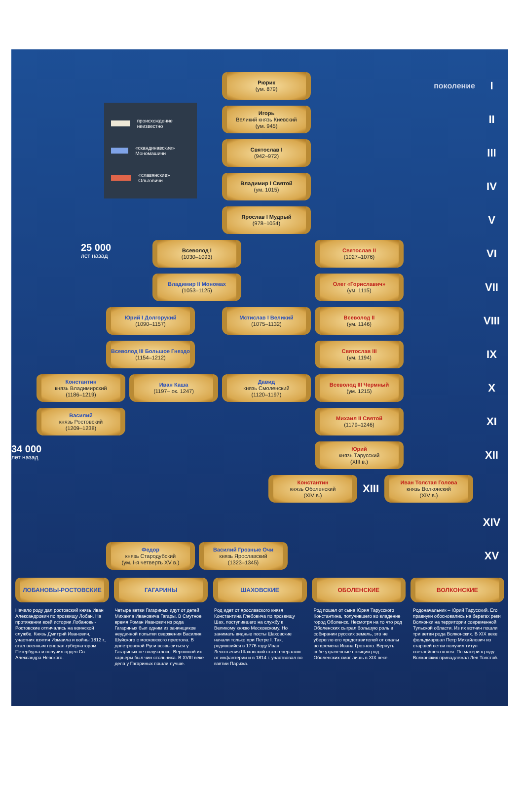Рюрик
(ум. 879)
поколение
I
происхождение неизвестно
«скандинавские» Мономашичи
«славянские» Ольговичи
Игорь
Великий князь Киевский
(ум. 945)
II
Святослав I
(942–972)
III
Владимир I Святой
(ум. 1015)
IV
Ярослав I Мудрый
(978–1054)
V
25 000
лет назад
Всеволод I
(1030–1093)
Святослав II
(1027–1076)
VI
Владимир II Мономах
(1053–1125)
Олег «Гориславич»
(ум. 1115)
VII
Юрий I Долгорукий
(1090–1157)
Мстислав I Великий
(1075–1132)
Всеволод II
(ум. 1146)
VIII
Всеволод III Большое Гнездо
(1154–1212)
Святослав III
(ум. 1194)
IX
Константин
князь Владимирский
(1186–1219)
Иван Каша
(1197– ок. 1247)
Давид
князь Смоленский
(1120–1197)
Всеволод III Чермный
(ум. 1215)
X
Василий
князь Ростовский
(1209–1238)
Михаил II Святой
(1179–1246)
XI
34 000
лет назад
Юрий
князь Тарусский
(XIII в.)
XII
Константин
князь Оболенский
(XIV в.)
XIII
Иван Толстая Голова
князь Волконский
(XIV в.)
XIV
Федор
князь Стародубский
(ум. I-я четверть XV в.)
Василий Грозные Очи
князь Ярославский
(1323–1345)
XV
ЛОБАНОВЫ-РОСТОВСКИЕ ГАГАРИНЫ ШАХОВСКИЕ ОБОЛЕНСКИЕ ВОЛКОНСКИЕ
Начало роду дал ростовский князь Иван Александрович по прозвищу Лобан. На протяжении всей истории Лобановы-Ростовские отличались на воинской службе. Князь Дмитрий Иванович, участник взятия Измаила и войны 1812 г., стал военным генерал-губернатором Петербурга и получил орден Св. Александра Невского.
Четыре ветви Гагариных идут от детей Михаила Ивановича Гагары. В Смутное время Роман Иванович из рода Гагариных был одним из зачинщиков неудачной попытки свержения Василия Шуйского с московского престола. В допетровской Руси возвыситься у Гагариных не получалось. Вершиной их карьеры был чин стольника. В XVIII веке дела у Гагариных пошли лучше.
Род идет от ярославского князя Константина Глебовича по прозвищу Шах, поступившего на службу к Великому князю Московскому. Но занимать видные посты Шаховские начали только при Петре I. Так, родившийся в 1776 году Иван Леонтьевич Шаховской стал генералом от инфантерии и в 1814 г. участвовал во взятии Парижа.
Род пошел от сына Юрия Тарусского Константина, получившего во владение город Оболенск. Несмотря на то что род Оболенских сыграл большую роль в собирании русских земель, это не уберегло его представителей от опалы во времена Ивана Грозного. Вернуть себе утраченные позиции род Оболенских смог лишь в XIX веке.
Родоначальник – Юрий Тарусский. Его правнуки обосновались на берегах реки Волконки на территории современной Тульской области. Из их вотчин пошли три ветви рода Волконских. В XIX веке фельдмаршал Петр Михайлович из старшей ветви получил титул светлейшего князя. По матери к роду Волконских принадлежал Лев Толстой.